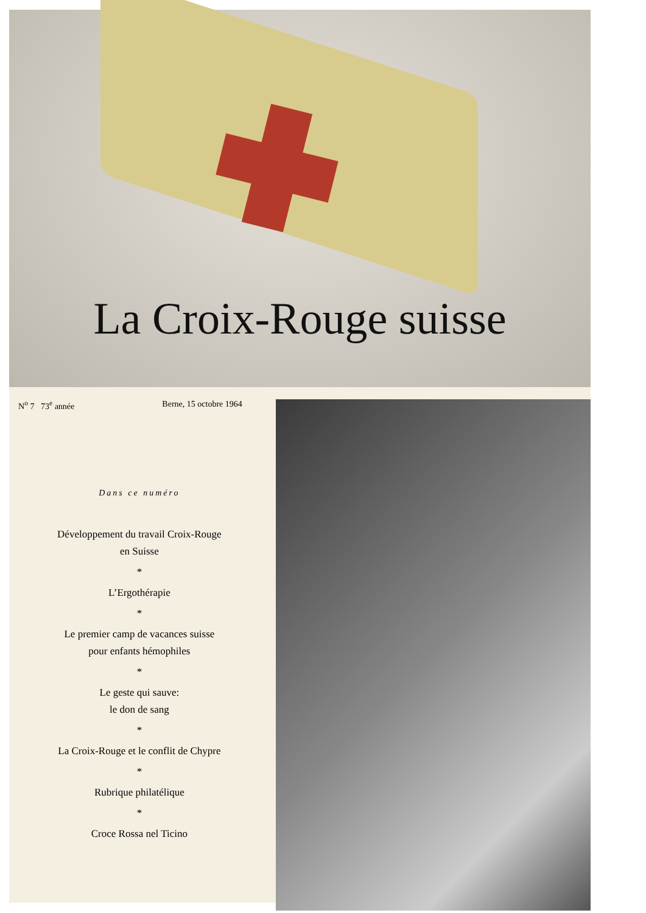La Croix-Rouge suisse
N<sup>o</sup> 7 73<sup>e</sup> année Berne, 15 octobre 1964
Dans ce numéro
Développement du travail Croix-Rouge
en Suisse
*
L’Ergothérapie
*
Le premier camp de vacances suisse
pour enfants hémophiles
*
Le geste qui sauve:
le don de sang
*
La Croix-Rouge et le conflit de Chypre
*
Rubrique philatélique
*
Croce Rossa nel Ticino